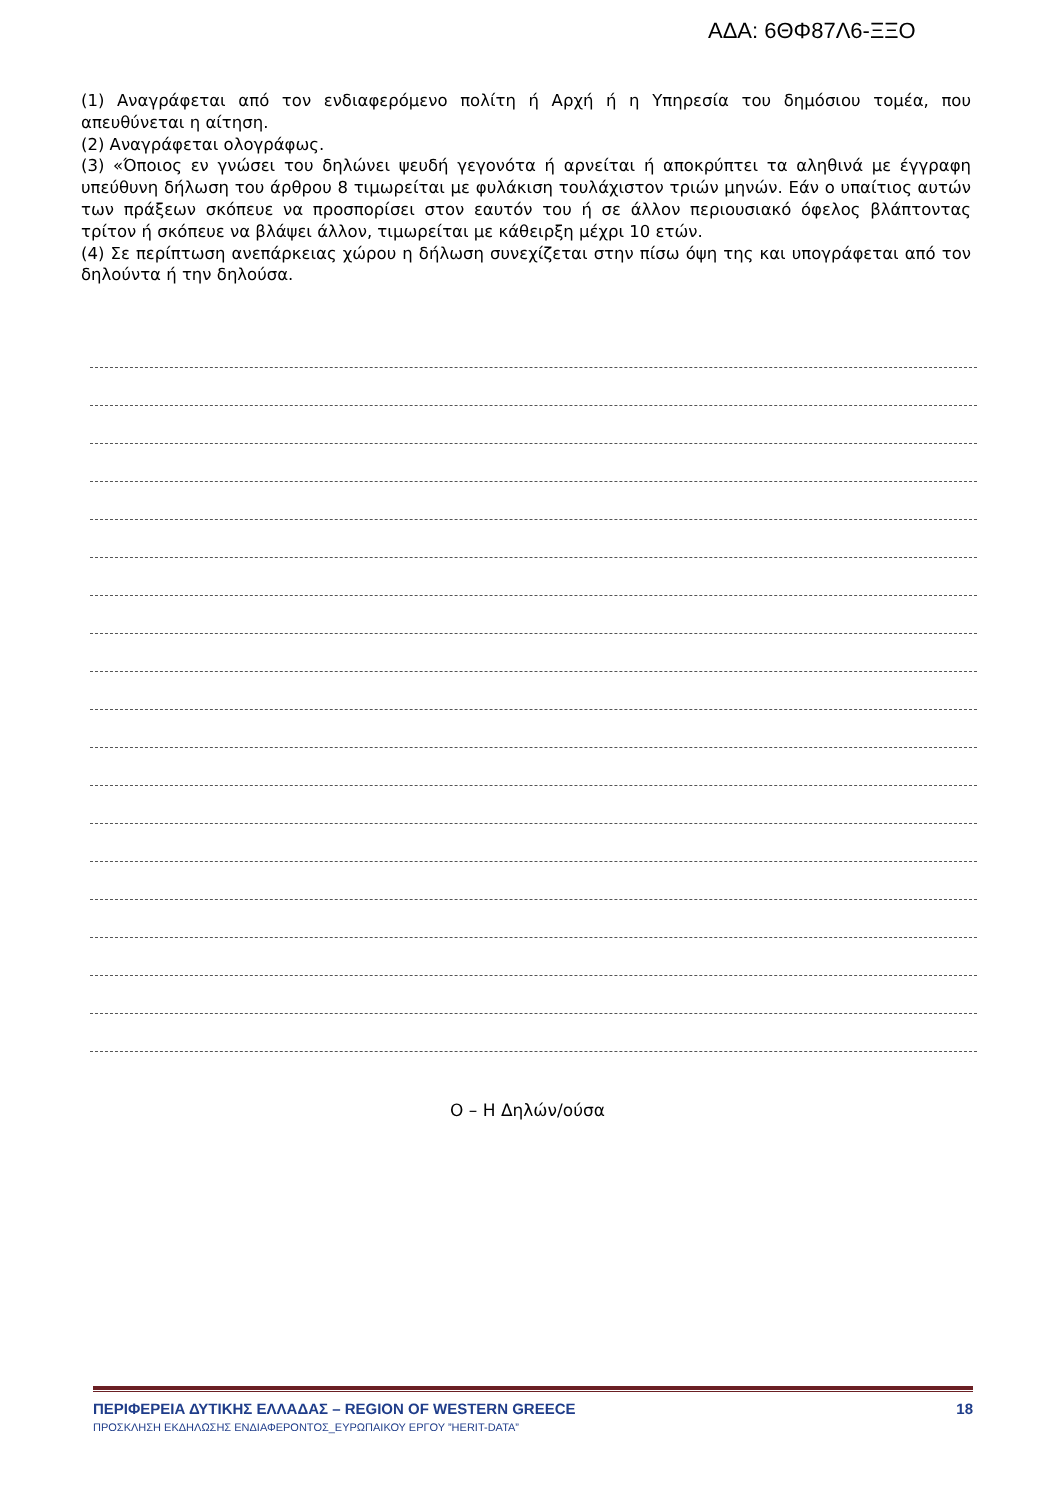ΑΔΑ: 6ΘΦ87Λ6-ΞΞΟ
(1) Αναγράφεται από τον ενδιαφερόμενο πολίτη ή Αρχή ή η Υπηρεσία του δημόσιου τομέα, που απευθύνεται η αίτηση.
(2) Αναγράφεται ολογράφως.
(3) «Όποιος εν γνώσει του δηλώνει ψευδή γεγονότα ή αρνείται ή αποκρύπτει τα αληθινά με έγγραφη υπεύθυνη δήλωση του άρθρου 8 τιμωρείται με φυλάκιση τουλάχιστον τριών μηνών. Εάν ο υπαίτιος αυτών των πράξεων σκόπευε να προσπορίσει στον εαυτόν του ή σε άλλον περιουσιακό όφελος βλάπτοντας τρίτον ή σκόπευε να βλάψει άλλον, τιμωρείται με κάθειρξη μέχρι 10 ετών.
(4) Σε περίπτωση ανεπάρκειας χώρου η δήλωση συνεχίζεται στην πίσω όψη της και υπογράφεται από τον δηλούντα ή την δηλούσα.
Ο – Η Δηλών/ούσα
ΠΕΡΙΦΕΡΕΙΑ ΔΥΤΙΚΗΣ ΕΛΛΑΔΑΣ – REGION OF WESTERN GREECE 18
ΠΡΟΣΚΛΗΣΗ ΕΚΔΗΛΩΣΗΣ ΕΝΔΙΑΦΕΡΟΝΤΟΣ_ΕΥΡΩΠΑΙΚΟΥ ΕΡΓΟΥ ”HERIT-DATA”